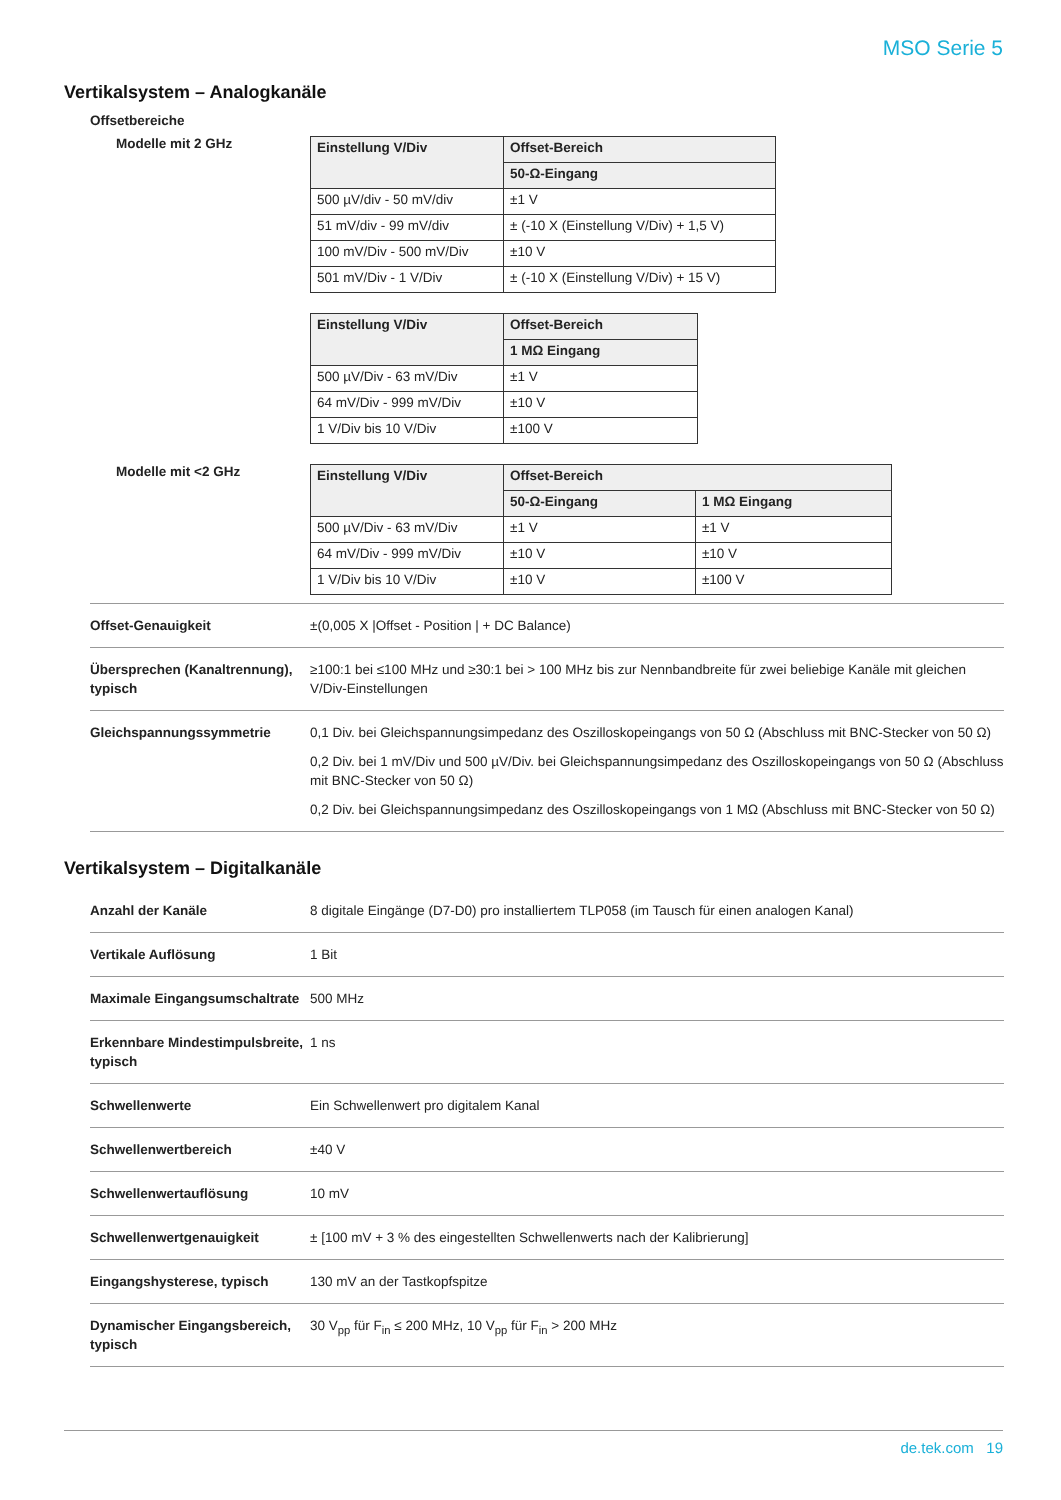MSO Serie 5
Vertikalsystem – Analogkanäle
Offsetbereiche
Modelle mit 2 GHz
| Einstellung V/Div | Offset-Bereich |
| --- | --- |
| | 50-Ω-Eingang |
| 500 µV/div - 50 mV/div | ±1 V |
| 51 mV/div - 99 mV/div | ± (-10 X (Einstellung V/Div) + 1,5 V) |
| 100 mV/Div - 500 mV/Div | ±10 V |
| 501 mV/Div - 1 V/Div | ± (-10 X (Einstellung V/Div) + 15 V) |
| Einstellung V/Div | Offset-Bereich |
| --- | --- |
| | 1 MΩ Eingang |
| 500 µV/Div - 63 mV/Div | ±1 V |
| 64 mV/Div - 999 mV/Div | ±10 V |
| 1 V/Div bis 10 V/Div | ±100 V |
Modelle mit <2 GHz
| Einstellung V/Div | Offset-Bereich | |
| --- | --- | --- |
| | 50-Ω-Eingang | 1 MΩ Eingang |
| 500 µV/Div - 63 mV/Div | ±1 V | ±1 V |
| 64 mV/Div - 999 mV/Div | ±10 V | ±10 V |
| 1 V/Div bis 10 V/Div | ±10 V | ±100 V |
| Offset-Genauigkeit | ±(0,005 X /Offset - Position / + DC Balance) |
| Übersprechen (Kanaltrennung), typisch | ≥100:1 bei ≤100 MHz und ≥30:1 bei > 100 MHz bis zur Nennbandbreite für zwei beliebige Kanäle mit gleichen V/Div-Einstellungen |
| Gleichspannungssymmetrie | 0,1 Div. bei Gleichspannungsimpedanz des Oszilloskopeingangs von 50 Ω (Abschluss mit BNC-Stecker von 50 Ω) 0,2 Div. bei 1 mV/Div und 500 µV/Div. bei Gleichspannungsimpedanz des Oszilloskopeingangs von 50 Ω (Abschluss mit BNC-Stecker von 50 Ω) 0,2 Div. bei Gleichspannungsimpedanz des Oszilloskopeingangs von 1 MΩ (Abschluss mit BNC-Stecker von 50 Ω) |
Vertikalsystem – Digitalkanäle
| Anzahl der Kanäle | 8 digitale Eingänge (D7-D0) pro installiertem TLP058 (im Tausch für einen analogen Kanal) |
| Vertikale Auflösung | 1 Bit |
| Maximale Eingangsumschaltrate | 500 MHz |
| Erkennbare Mindestimpulsbreite, typisch | 1 ns |
| Schwellenwerte | Ein Schwellenwert pro digitalem Kanal |
| Schwellenwertbereich | ±40 V |
| Schwellenwertauflösung | 10 mV |
| Schwellenwertgenauigkeit | ± [100 mV + 3 % des eingestellten Schwellenwerts nach der Kalibrierung] |
| Eingangshysterese, typisch | 130 mV an der Tastkopfspitze |
| Dynamischer Eingangsbereich, typisch | 30 V<sub>pp</sub> für F<sub>in</sub> ≤ 200 MHz, 10 V<sub>pp</sub> für F<sub>in</sub> > 200 MHz |
de.tek.com 19